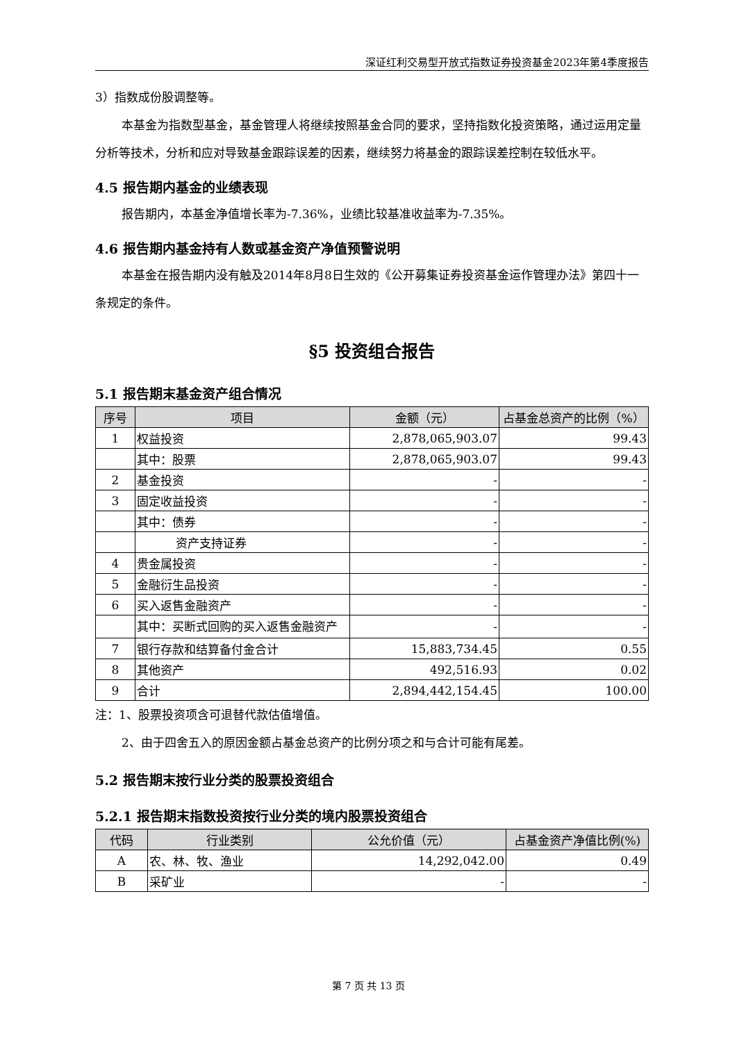深证红利交易型开放式指数证券投资基金2023年第4季度报告
3）指数成份股调整等。
本基金为指数型基金，基金管理人将继续按照基金合同的要求，坚持指数化投资策略，通过运用定量分析等技术，分析和应对导致基金跟踪误差的因素，继续努力将基金的跟踪误差控制在较低水平。
4.5 报告期内基金的业绩表现
报告期内，本基金净值增长率为-7.36%，业绩比较基准收益率为-7.35%。
4.6 报告期内基金持有人数或基金资产净值预警说明
本基金在报告期内没有触及2014年8月8日生效的《公开募集证券投资基金运作管理办法》第四十一条规定的条件。
§5 投资组合报告
5.1 报告期末基金资产组合情况
| 序号 | 项目 | 金额（元） | 占基金总资产的比例（%） |
| --- | --- | --- | --- |
| 1 | 权益投资 | 2,878,065,903.07 | 99.43 |
| | 其中：股票 | 2,878,065,903.07 | 99.43 |
| 2 | 基金投资 | - | - |
| 3 | 固定收益投资 | - | - |
| | 其中：债券 | - | - |
| | 资产支持证券 | - | - |
| 4 | 贵金属投资 | - | - |
| 5 | 金融衍生品投资 | - | - |
| 6 | 买入返售金融资产 | - | - |
| | 其中：买断式回购的买入返售金融资产 | - | - |
| 7 | 银行存款和结算备付金合计 | 15,883,734.45 | 0.55 |
| 8 | 其他资产 | 492,516.93 | 0.02 |
| 9 | 合计 | 2,894,442,154.45 | 100.00 |
注：1、股票投资项含可退替代款估值增值。
2、由于四舍五入的原因金额占基金总资产的比例分项之和与合计可能有尾差。
5.2 报告期末按行业分类的股票投资组合
5.2.1 报告期末指数投资按行业分类的境内股票投资组合
| 代码 | 行业类别 | 公允价值（元） | 占基金资产净值比例(%) |
| --- | --- | --- | --- |
| A | 农、林、牧、渔业 | 14,292,042.00 | 0.49 |
| B | 采矿业 | - | - |
第 7 页 共 13 页